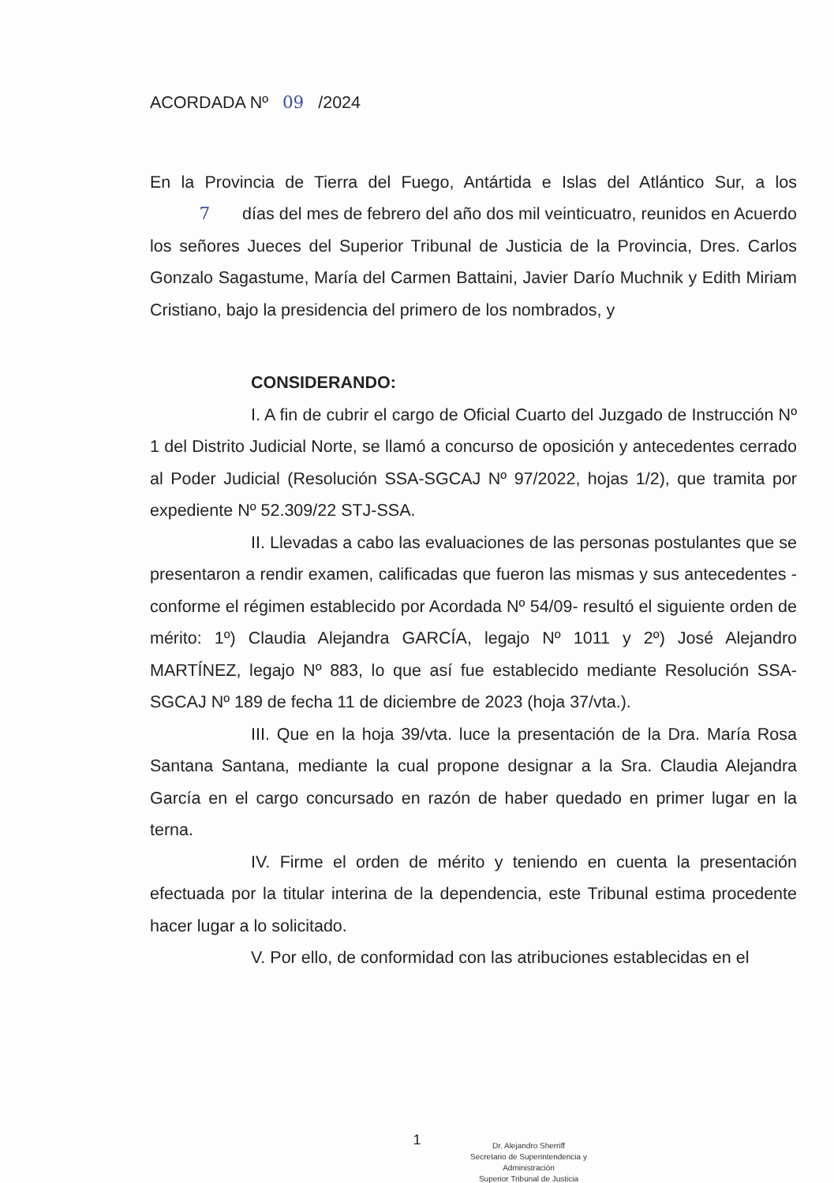ACORDADA Nº 09 /2024
En la Provincia de Tierra del Fuego, Antártida e Islas del Atlántico Sur, a los 7 días del mes de febrero del año dos mil veinticuatro, reunidos en Acuerdo los señores Jueces del Superior Tribunal de Justicia de la Provincia, Dres. Carlos Gonzalo Sagastume, María del Carmen Battaini, Javier Darío Muchnik y Edith Miriam Cristiano, bajo la presidencia del primero de los nombrados, y
CONSIDERANDO:
I. A fin de cubrir el cargo de Oficial Cuarto del Juzgado de Instrucción Nº 1 del Distrito Judicial Norte, se llamó a concurso de oposición y antecedentes cerrado al Poder Judicial (Resolución SSA-SGCAJ Nº 97/2022, hojas 1/2), que tramita por expediente Nº 52.309/22 STJ-SSA.
II. Llevadas a cabo las evaluaciones de las personas postulantes que se presentaron a rendir examen, calificadas que fueron las mismas y sus antecedentes -conforme el régimen establecido por Acordada Nº 54/09- resultó el siguiente orden de mérito: 1º) Claudia Alejandra GARCÍA, legajo Nº 1011 y 2º) José Alejandro MARTÍNEZ, legajo Nº 883, lo que así fue establecido mediante Resolución SSA-SGCAJ Nº 189 de fecha 11 de diciembre de 2023 (hoja 37/vta.).
III. Que en la hoja 39/vta. luce la presentación de la Dra. María Rosa Santana Santana, mediante la cual propone designar a la Sra. Claudia Alejandra García en el cargo concursado en razón de haber quedado en primer lugar en la terna.
IV. Firme el orden de mérito y teniendo en cuenta la presentación efectuada por la titular interina de la dependencia, este Tribunal estima procedente hacer lugar a lo solicitado.
V. Por ello, de conformidad con las atribuciones establecidas en el
1
Dr. Alejandro Sherriff
Secretario de Superintendencia y Administración
Superior Tribunal de Justicia